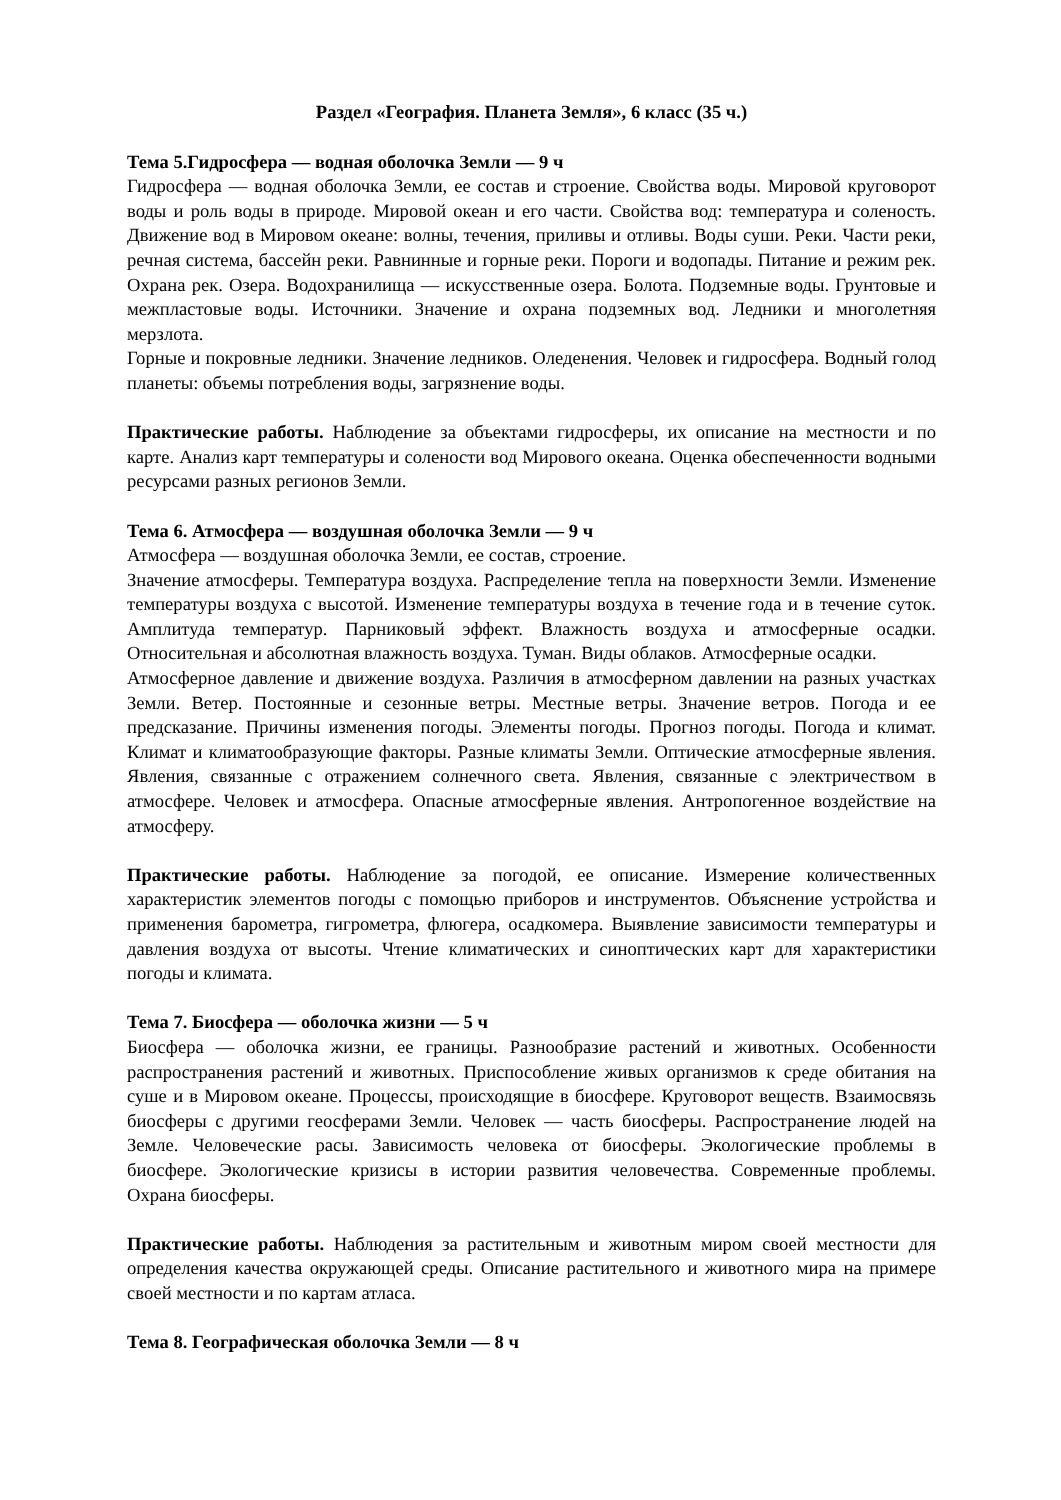Раздел «География. Планета Земля», 6 класс (35 ч.)
Тема 5.Гидросфера — водная оболочка Земли — 9 ч
Гидросфера — водная оболочка Земли, ее состав и строение. Свойства воды. Мировой круговорот воды и роль воды в природе. Мировой океан и его части. Свойства вод: температура и соленость. Движение вод в Мировом океане: волны, течения, приливы и отливы. Воды суши. Реки. Части реки, речная система, бассейн реки. Равнинные и горные реки. Пороги и водопады. Питание и режим рек. Охрана рек. Озера. Водохранилища — искусственные озера. Болота. Подземные воды. Грунтовые и межпластовые воды. Источники. Значение и охрана подземных вод. Ледники и многолетняя мерзлота.
Горные и покровные ледники. Значение ледников. Оледенения. Человек и гидросфера. Водный голод планеты: объемы потребления воды, загрязнение воды.
Практические работы. Наблюдение за объектами гидросферы, их описание на местности и по карте. Анализ карт температуры и солености вод Мирового океана. Оценка обеспеченности водными ресурсами разных регионов Земли.
Тема 6. Атмосфера — воздушная оболочка Земли — 9 ч
Атмосфера — воздушная оболочка Земли, ее состав, строение.
Значение атмосферы. Температура воздуха. Распределение тепла на поверхности Земли. Изменение температуры воздуха с высотой. Изменение температуры воздуха в течение года и в течение суток. Амплитуда температур. Парниковый эффект. Влажность воздуха и атмосферные осадки. Относительная и абсолютная влажность воздуха. Туман. Виды облаков. Атмосферные осадки.
Атмосферное давление и движение воздуха. Различия в атмосферном давлении на разных участках Земли. Ветер. Постоянные и сезонные ветры. Местные ветры. Значение ветров. Погода и ее предсказание. Причины изменения погоды. Элементы погоды. Прогноз погоды. Погода и климат. Климат и климатообразующие факторы. Разные климаты Земли. Оптические атмосферные явления. Явления, связанные с отражением солнечного света. Явления, связанные с электричеством в атмосфере. Человек и атмосфера. Опасные атмосферные явления. Антропогенное воздействие на атмосферу.
Практические работы. Наблюдение за погодой, ее описание. Измерение количественных характеристик элементов погоды с помощью приборов и инструментов. Объяснение устройства и применения барометра, гигрометра, флюгера, осадкомера. Выявление зависимости температуры и давления воздуха от высоты. Чтение климатических и синоптических карт для характеристики погоды и климата.
Тема 7. Биосфера — оболочка жизни — 5 ч
Биосфера — оболочка жизни, ее границы. Разнообразие растений и животных. Особенности распространения растений и животных. Приспособление живых организмов к среде обитания на суше и в Мировом океане. Процессы, происходящие в биосфере. Круговорот веществ. Взаимосвязь биосферы с другими геосферами Земли. Человек — часть биосферы. Распространение людей на Земле. Человеческие расы. Зависимость человека от биосферы. Экологические проблемы в биосфере. Экологические кризисы в истории развития человечества. Современные проблемы. Охрана биосферы.
Практические работы. Наблюдения за растительным и животным миром своей местности для определения качества окружающей среды. Описание растительного и животного мира на примере своей местности и по картам атласа.
Тема 8. Географическая оболочка Земли — 8 ч